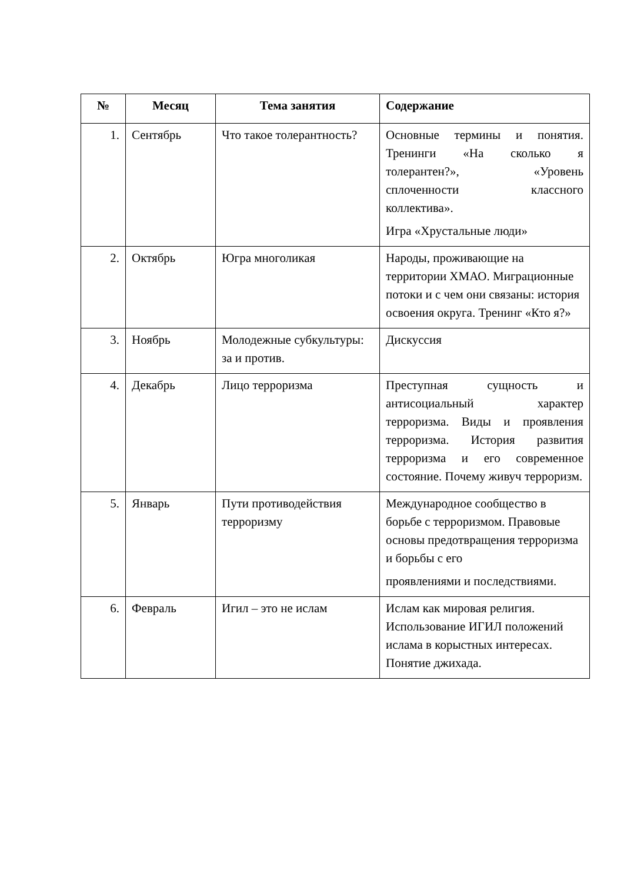| № | Месяц | Тема занятия | Содержание |
| --- | --- | --- | --- |
| 1. | Сентябрь | Что такое толерантность? | Основные термины и понятия. Тренинги «На сколько я толерантен?», «Уровень сплоченности классного коллектива». Игра «Хрустальные люди» |
| 2. | Октябрь | Югра многоликая | Народы, проживающие на территории ХМАО. Миграционные потоки и с чем они связаны: история освоения округа. Тренинг «Кто я?» |
| 3. | Ноябрь | Молодежные субкультуры: за и против. | Дискуссия |
| 4. | Декабрь | Лицо терроризма | Преступная сущность и антисоциальный характер терроризма. Виды и проявления терроризма. История развития терроризма и его современное состояние. Почему живуч терроризм. |
| 5. | Январь | Пути противодействия терроризму | Международное сообщество в борьбе с терроризмом. Правовые основы предотвращения терроризма и борьбы с его проявлениями и последствиями. |
| 6. | Февраль | Игил – это не ислам | Ислам как мировая религия. Использование ИГИЛ положений ислама в корыстных интересах. Понятие джихада. |